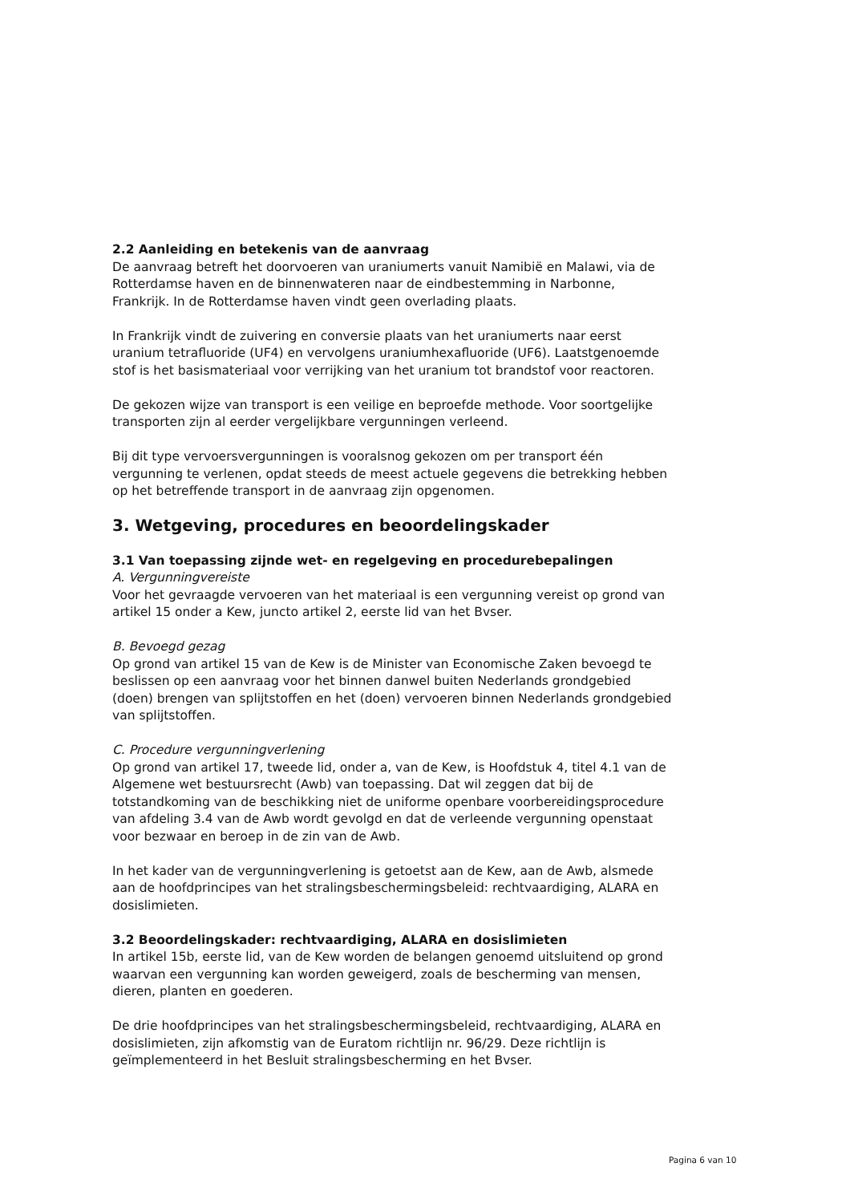2.2 Aanleiding en betekenis van de aanvraag
De aanvraag betreft het doorvoeren van uraniumerts vanuit Namibië en Malawi, via de Rotterdamse haven en de binnenwateren naar de eindbestemming in Narbonne, Frankrijk. In de Rotterdamse haven vindt geen overlading plaats.
In Frankrijk vindt de zuivering en conversie plaats van het uraniumerts naar eerst uranium tetrafluoride (UF4) en vervolgens uraniumhexafluoride (UF6). Laatstgenoemde stof is het basismateriaal voor verrijking van het uranium tot brandstof voor reactoren.
De gekozen wijze van transport is een veilige en beproefde methode. Voor soortgelijke transporten zijn al eerder vergelijkbare vergunningen verleend.
Bij dit type vervoersvergunningen is vooralsnog gekozen om per transport één vergunning te verlenen, opdat steeds de meest actuele gegevens die betrekking hebben op het betreffende transport in de aanvraag zijn opgenomen.
3. Wetgeving, procedures en beoordelingskader
3.1 Van toepassing zijnde wet- en regelgeving en procedurebepalingen
A. Vergunningvereiste
Voor het gevraagde vervoeren van het materiaal is een vergunning vereist op grond van artikel 15 onder a Kew, juncto artikel 2, eerste lid van het Bvser.
B. Bevoegd gezag
Op grond van artikel 15 van de Kew is de Minister van Economische Zaken bevoegd te beslissen op een aanvraag voor het binnen danwel buiten Nederlands grondgebied (doen) brengen van splijtstoffen en het (doen) vervoeren binnen Nederlands grondgebied van splijtstoffen.
C. Procedure vergunningverlening
Op grond van artikel 17, tweede lid, onder a, van de Kew, is Hoofdstuk 4, titel 4.1 van de Algemene wet bestuursrecht (Awb) van toepassing. Dat wil zeggen dat bij de totstandkoming van de beschikking niet de uniforme openbare voorbereidingsprocedure van afdeling 3.4 van de Awb wordt gevolgd en dat de verleende vergunning openstaat voor bezwaar en beroep in de zin van de Awb.
In het kader van de vergunningverlening is getoetst aan de Kew, aan de Awb, alsmede aan de hoofdprincipes van het stralingsbeschermingsbeleid: rechtvaardiging, ALARA en dosislimieten.
3.2 Beoordelingskader: rechtvaardiging, ALARA en dosislimieten
In artikel 15b, eerste lid, van de Kew worden de belangen genoemd uitsluitend op grond waarvan een vergunning kan worden geweigerd, zoals de bescherming van mensen, dieren, planten en goederen.
De drie hoofdprincipes van het stralingsbeschermingsbeleid, rechtvaardiging, ALARA en dosislimieten, zijn afkomstig van de Euratom richtlijn nr. 96/29. Deze richtlijn is geïmplementeerd in het Besluit stralingsbescherming en het Bvser.
Pagina 6 van 10